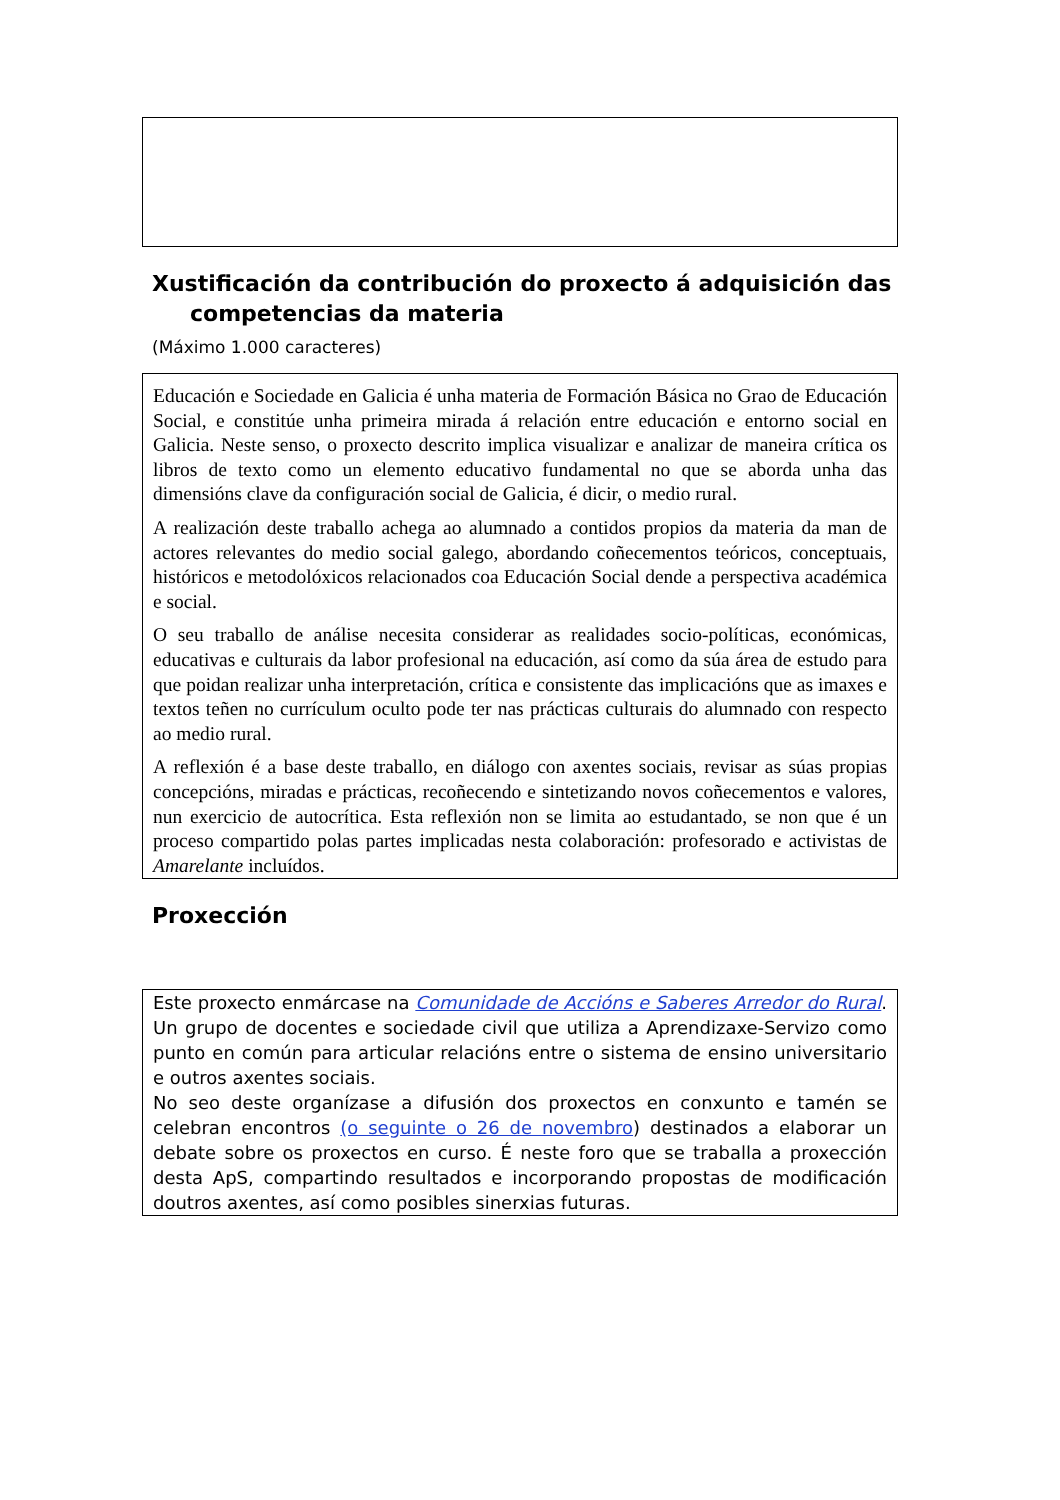Xustificación da contribución do proxecto á adquisición das
competencias da materia
(Máximo 1.000 caracteres)
Educación e Sociedade en Galicia é unha materia de Formación Básica no Grao de Educación Social, e constitúe unha primeira mirada á relación entre educación e entorno social en Galicia. Neste senso, o proxecto descrito implica visualizar e analizar de maneira crítica os libros de texto como un elemento educativo fundamental no que se aborda unha das dimensións clave da configuración social de Galicia, é dicir, o medio rural.
A realización deste traballo achega ao alumnado a contidos propios da materia da man de actores relevantes do medio social galego, abordando coñecementos teóricos, conceptuais, históricos e metodolóxicos relacionados coa Educación Social dende a perspectiva académica e social.
O seu traballo de análise necesita considerar as realidades socio-políticas, económicas, educativas e culturais da labor profesional na educación, así como da súa área de estudo para que poidan realizar unha interpretación, crítica e consistente das implicacións que as imaxes e textos teñen no currículum oculto pode ter nas prácticas culturais do alumnado con respecto ao medio rural.
A reflexión é a base deste traballo, en diálogo con axentes sociais, revisar as súas propias concepcións, miradas e prácticas, recoñecendo e sintetizando novos coñecementos e valores, nun exercicio de autocrítica. Esta reflexión non se limita ao estudantado, se non que é un proceso compartido polas partes implicadas nesta colaboración: profesorado e activistas de Amarelante incluídos.
Proxección
Este proxecto enmárcase na Comunidade de Accións e Saberes Arredor do Rural. Un grupo de docentes e sociedade civil que utiliza a Aprendizaxe-Servizo como punto en común para articular relacións entre o sistema de ensino universitario e outros axentes sociais.
No seo deste organízase a difusión dos proxectos en conxunto e tamén se celebran encontros (o seguinte o 26 de novembro) destinados a elaborar un debate sobre os proxectos en curso. É neste foro que se traballa a proxección desta ApS, compartindo resultados e incorporando propostas de modificación doutros axentes, así como posibles sinerxias futuras.